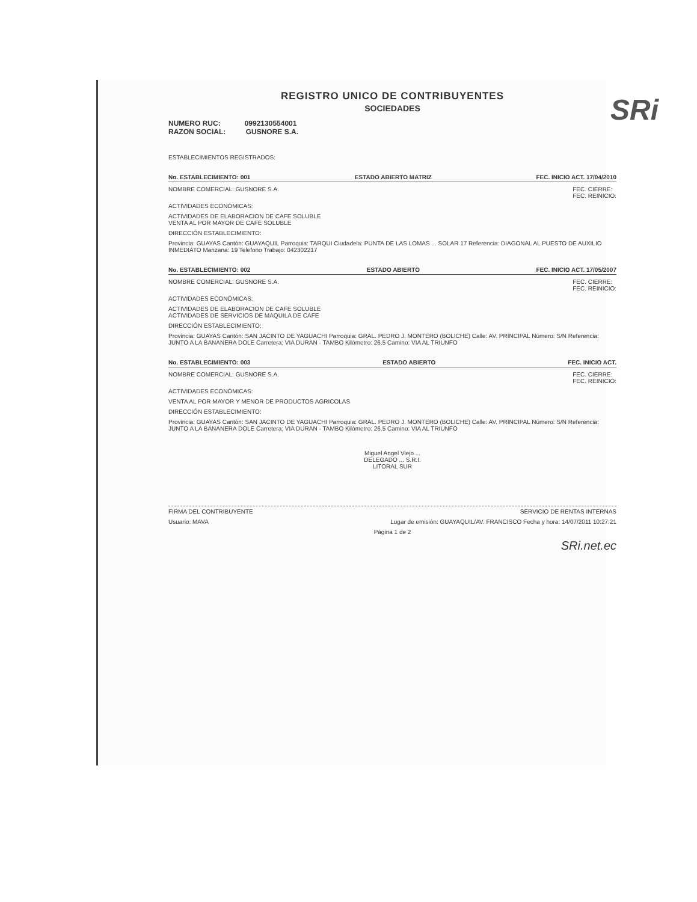SRi
REGISTRO UNICO DE CONTRIBUYENTES
SOCIEDADES
NUMERO RUC: 0992130554001
RAZON SOCIAL: GUSNORE S.A.
ESTABLECIMIENTOS REGISTRADOS:
No. ESTABLECIMIENTO: 001 ESTADO ABIERTO MATRIZ FEC. INICIO ACT. 17/04/2010
NOMBRE COMERCIAL: GUSNORE S.A. FEC. CIERRE:
FEC. REINICIO:
ACTIVIDADES ECONÓMICAS:
ACTIVIDADES DE ELABORACION DE CAFE SOLUBLE
VENTA AL POR MAYOR DE CAFE SOLUBLE
DIRECCIÓN ESTABLECIMIENTO:
Provincia: GUAYAS Cantón: GUAYAQUIL Parroquia: TARQUI Ciudadela: PUNTA DE LAS LOMAS ... SOLAR 17 Referencia: DIAGONAL AL PUESTO DE AUXILIO INMEDIATO Manzana: 19 Telefono Trabajo: 042302217
No. ESTABLECIMIENTO: 002 ESTADO ABIERTO FEC. INICIO ACT. 17/05/2007
NOMBRE COMERCIAL: GUSNORE S.A. FEC. CIERRE:
FEC. REINICIO:
ACTIVIDADES ECONÓMICAS:
ACTIVIDADES DE ELABORACION DE CAFE SOLUBLE
ACTIVIDADES DE SERVICIOS DE MAQUILA DE CAFE
DIRECCIÓN ESTABLECIMIENTO:
Provincia: GUAYAS Cantón: SAN JACINTO DE YAGUACHI Parroquia: GRAL. PEDRO J. MONTERO (BOLICHE) Calle: AV. PRINCIPAL Número: S/N Referencia: JUNTO A LA BANANERA DOLE Carretera: VIA DURAN - TAMBO Kilómetro: 26.5 Camino: VIA AL TRIUNFO
No. ESTABLECIMIENTO: 003 ESTADO ABIERTO FEC. INICIO ACT.
NOMBRE COMERCIAL: GUSNORE S.A. FEC. CIERRE:
FEC. REINICIO:
ACTIVIDADES ECONÓMICAS:
VENTA AL POR MAYOR Y MENOR DE PRODUCTOS AGRICOLAS
DIRECCIÓN ESTABLECIMIENTO:
Provincia: GUAYAS Cantón: SAN JACINTO DE YAGUACHI Parroquia: GRAL. PEDRO J. MONTERO (BOLICHE) Calle: AV. PRINCIPAL Número: S/N Referencia: JUNTO A LA BANANERA DOLE Carretera: VIA DURAN - TAMBO Kilómetro: 26.5 Camino: VIA AL TRIUNFO
Miguel Angel Viejo ...
DELEGADO ... S.R.I.
LITORAL SUR
FIRMA DEL CONTRIBUYENTE SERVICIO DE RENTAS INTERNAS
Usuario: MAVA Lugar de emisión: GUAYAQUIL/AV. FRANCISCO Fecha y hora: 14/07/2011 10:27:21
Página 1 de 2
SRi.net.ec